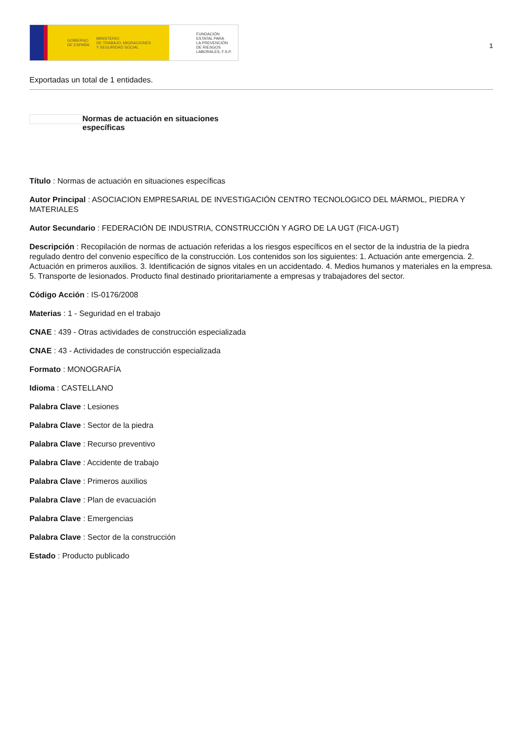GOBIERNO
DE ESPAÑA MINISTERIO
DE TRABAJO, MIGRACIONES
Y SEGURIDAD SOCIAL
FUNDACIÓN
ESTATAL PARA
LA PREVENCIÓN
DE RIESGOS
LABORALES, F.S.P.
1
Exportadas un total de 1 entidades.
Normas de actuación en situaciones específicas
Título : Normas de actuación en situaciones específicas
Autor Principal : ASOCIACION EMPRESARIAL DE INVESTIGACIÓN CENTRO TECNOLOGICO DEL MÁRMOL, PIEDRA Y MATERIALES
Autor Secundario : FEDERACIÓN DE INDUSTRIA, CONSTRUCCIÓN Y AGRO DE LA UGT (FICA-UGT)
Descripción : Recopilación de normas de actuación referidas a los riesgos específicos en el sector de la industria de la piedra regulado dentro del convenio específico de la construcción. Los contenidos son los siguientes: 1. Actuación ante emergencia. 2. Actuación en primeros auxilios. 3. Identificación de signos vitales en un accidentado. 4. Medios humanos y materiales en la empresa. 5. Transporte de lesionados. Producto final destinado prioritariamente a empresas y trabajadores del sector.
Código Acción : IS-0176/2008
Materias : 1 - Seguridad en el trabajo
CNAE : 439 - Otras actividades de construcción especializada
CNAE : 43 - Actividades de construcción especializada
Formato : MONOGRAFÍA
Idioma : CASTELLANO
Palabra Clave : Lesiones
Palabra Clave : Sector de la piedra
Palabra Clave : Recurso preventivo
Palabra Clave : Accidente de trabajo
Palabra Clave : Primeros auxilios
Palabra Clave : Plan de evacuación
Palabra Clave : Emergencias
Palabra Clave : Sector de la construcción
Estado : Producto publicado